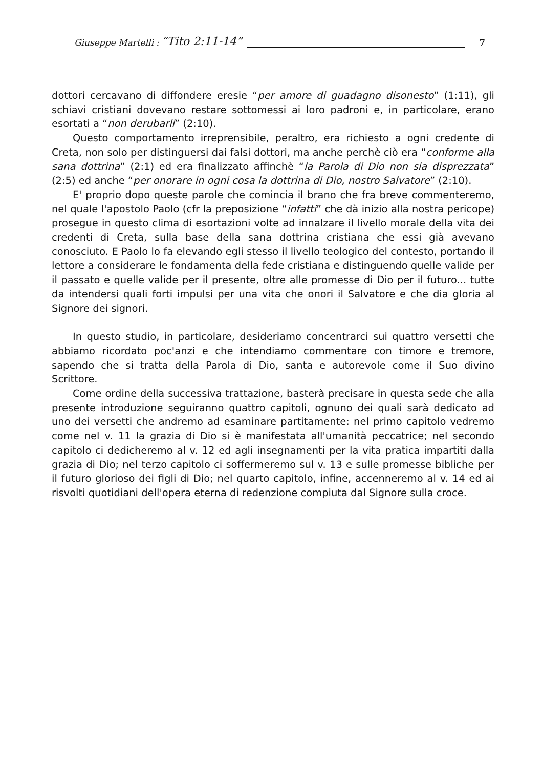Giuseppe Martelli : “Tito 2:11-14” 7
dottori cercavano di diffondere eresie “per amore di guadagno disonesto” (1:11), gli schiavi cristiani dovevano restare sottomessi ai loro padroni e, in particolare, erano esortati a “non derubarli” (2:10).
Questo comportamento irreprensibile, peraltro, era richiesto a ogni credente di Creta, non solo per distinguersi dai falsi dottori, ma anche perchè ciò era “conforme alla sana dottrina” (2:1) ed era finalizzato affinchè “la Parola di Dio non sia disprezzata” (2:5) ed anche “per onorare in ogni cosa la dottrina di Dio, nostro Salvatore” (2:10).
E' proprio dopo queste parole che comincia il brano che fra breve commenteremo, nel quale l'apostolo Paolo (cfr la preposizione “infatti” che dà inizio alla nostra pericope) prosegue in questo clima di esortazioni volte ad innalzare il livello morale della vita dei credenti di Creta, sulla base della sana dottrina cristiana che essi già avevano conosciuto. E Paolo lo fa elevando egli stesso il livello teologico del contesto, portando il lettore a considerare le fondamenta della fede cristiana e distinguendo quelle valide per il passato e quelle valide per il presente, oltre alle promesse di Dio per il futuro... tutte da intendersi quali forti impulsi per una vita che onori il Salvatore e che dia gloria al Signore dei signori.
In questo studio, in particolare, desideriamo concentrarci sui quattro versetti che abbiamo ricordato poc'anzi e che intendiamo commentare con timore e tremore, sapendo che si tratta della Parola di Dio, santa e autorevole come il Suo divino Scrittore.
Come ordine della successiva trattazione, basterà precisare in questa sede che alla presente introduzione seguiranno quattro capitoli, ognuno dei quali sarà dedicato ad uno dei versetti che andremo ad esaminare partitamente: nel primo capitolo vedremo come nel v. 11 la grazia di Dio si è manifestata all'umanità peccatrice; nel secondo capitolo ci dedicheremo al v. 12 ed agli insegnamenti per la vita pratica impartiti dalla grazia di Dio; nel terzo capitolo ci soffermeremo sul v. 13 e sulle promesse bibliche per il futuro glorioso dei figli di Dio; nel quarto capitolo, infine, accenneremo al v. 14 ed ai risvolti quotidiani dell'opera eterna di redenzione compiuta dal Signore sulla croce.